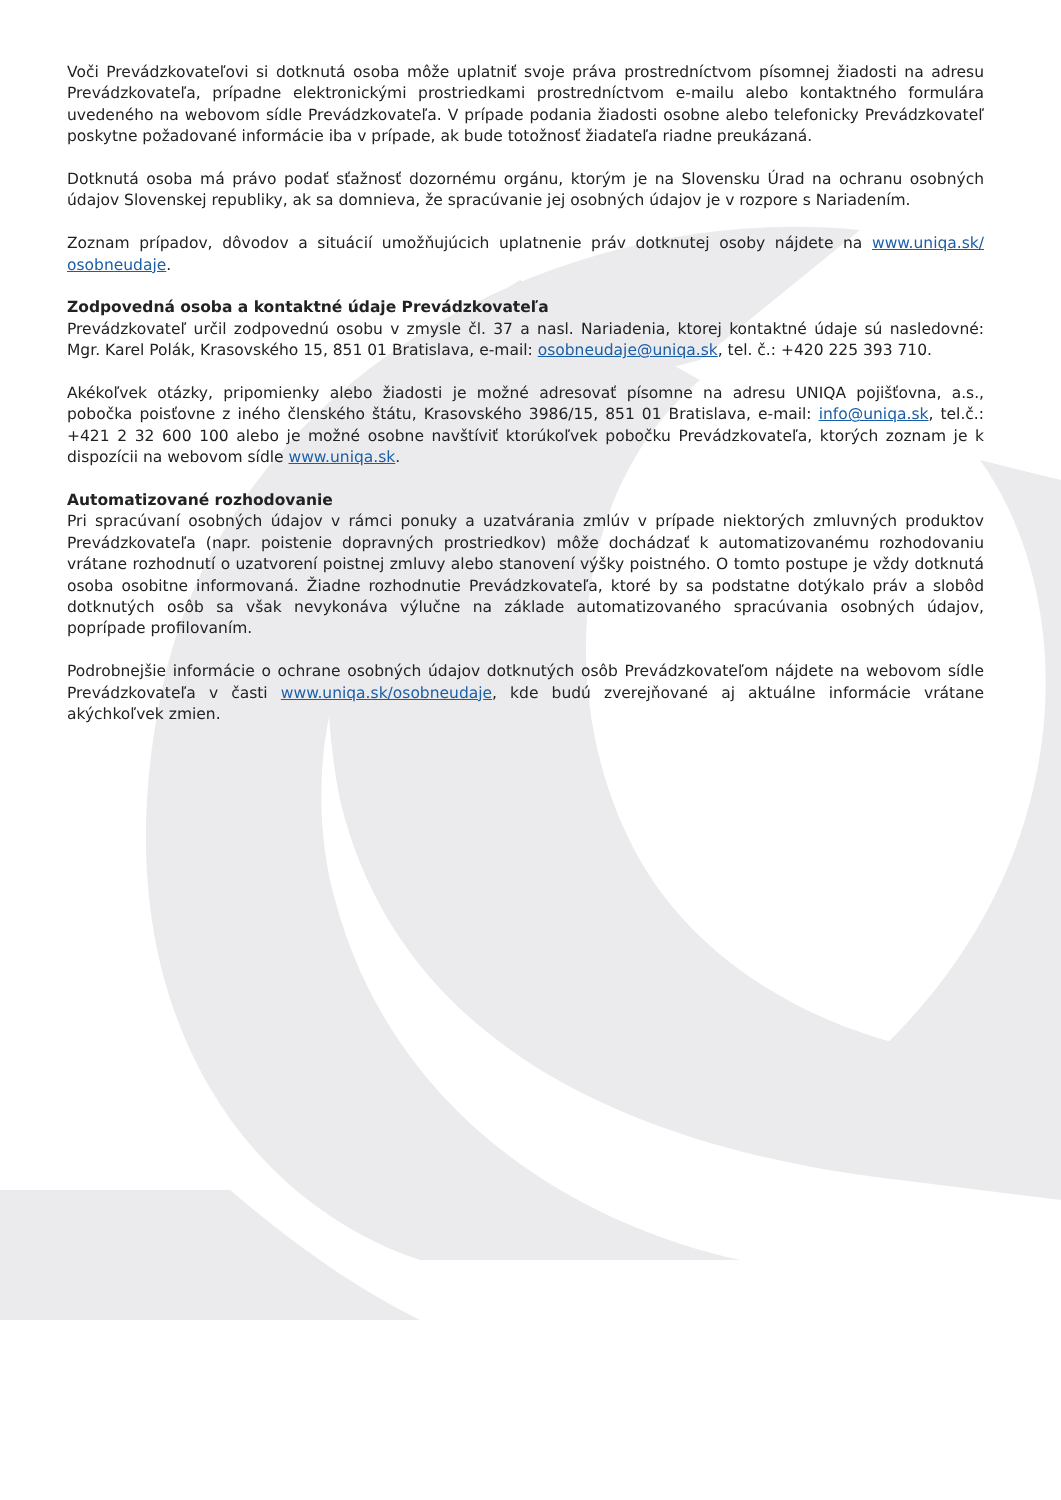Voči Prevádzkovateľovi si dotknutá osoba môže uplatniť svoje práva prostredníctvom písomnej žiadosti na adresu Prevádzkovateľa, prípadne elektronickými prostriedkami prostredníctvom e-mailu alebo kontaktného formulára uvedeného na webovom sídle Prevádzkovateľa. V prípade podania žiadosti osobne alebo telefonicky Prevádzkovateľ poskytne požadované informácie iba v prípade, ak bude totožnosť žiadateľa riadne preukázaná.
Dotknutá osoba má právo podať sťažnosť dozornému orgánu, ktorým je na Slovensku Úrad na ochranu osobných údajov Slovenskej republiky, ak sa domnieva, že spracúvanie jej osobných údajov je v rozpore s Nariadením.
Zoznam prípadov, dôvodov a situácií umožňujúcich uplatnenie práv dotknutej osoby nájdete na www.uniqa.sk/ osobneudaje.
Zodpovedná osoba a kontaktné údaje Prevádzkovateľa
Prevádzkovateľ určil zodpovednú osobu v zmysle čl. 37 a nasl. Nariadenia, ktorej kontaktné údaje sú nasledovné: Mgr. Karel Polák, Krasovského 15, 851 01 Bratislava, e-mail: osobneudaje@uniqa.sk, tel. č.: +420 225 393 710.
Akékoľvek otázky, pripomienky alebo žiadosti je možné adresovať písomne na adresu UNIQA pojišťovna, a.s., pobočka poisťovne z iného členského štátu, Krasovského 3986/15, 851 01 Bratislava, e-mail: info@uniqa.sk, tel.č.: +421 2 32 600 100 alebo je možné osobne navštíviť ktorúkoľvek pobočku Prevádzkovateľa, ktorých zoznam je k dispozícii na webovom sídle www.uniqa.sk.
Automatizované rozhodovanie
Pri spracúvaní osobných údajov v rámci ponuky a uzatvárania zmlúv v prípade niektorých zmluvných produktov Prevádzkovateľa (napr. poistenie dopravných prostriedkov) môže dochádzať k automatizovanému rozhodovaniu vrátane rozhodnutí o uzatvorení poistnej zmluvy alebo stanovení výšky poistného. O tomto postupe je vždy dotknutá osoba osobitne informovaná. Žiadne rozhodnutie Prevádzkovateľa, ktoré by sa podstatne dotýkalo práv a slobôd dotknutých osôb sa však nevykonáva výlučne na základe automatizovaného spracúvania osobných údajov, poprípade profilovaním.
Podrobnejšie informácie o ochrane osobných údajov dotknutých osôb Prevádzkovateľom nájdete na webovom sídle Prevádzkovateľa v časti www.uniqa.sk/osobneudaje, kde budú zverejňované aj aktuálne informácie vrátane akýchkoľvek zmien.